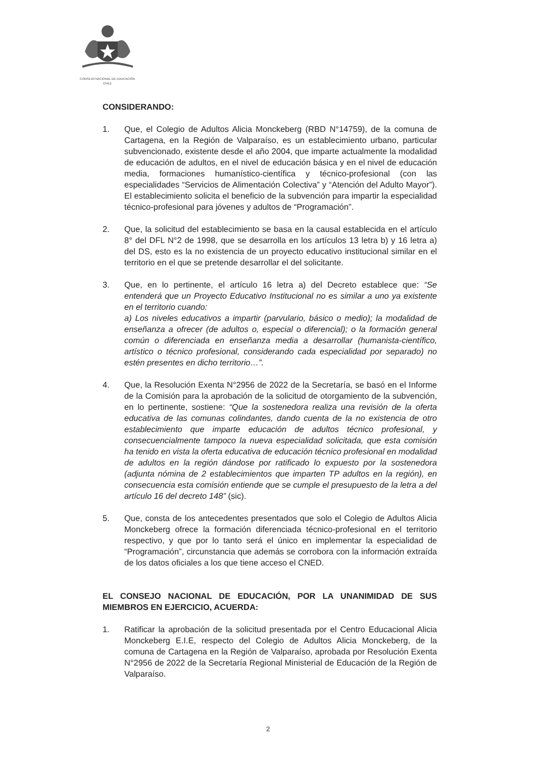CONSEJO NACIONAL DE EDUCACIÓN
CHILE
CONSIDERANDO:
1. Que, el Colegio de Adultos Alicia Monckeberg (RBD N°14759), de la comuna de Cartagena, en la Región de Valparaíso, es un establecimiento urbano, particular subvencionado, existente desde el año 2004, que imparte actualmente la modalidad de educación de adultos, en el nivel de educación básica y en el nivel de educación media, formaciones humanístico-científica y técnico-profesional (con las especialidades “Servicios de Alimentación Colectiva” y “Atención del Adulto Mayor”). El establecimiento solicita el beneficio de la subvención para impartir la especialidad técnico-profesional para jóvenes y adultos de “Programación”.
2. Que, la solicitud del establecimiento se basa en la causal establecida en el artículo 8° del DFL N°2 de 1998, que se desarrolla en los artículos 13 letra b) y 16 letra a) del DS, esto es la no existencia de un proyecto educativo institucional similar en el territorio en el que se pretende desarrollar el del solicitante.
3. Que, en lo pertinente, el artículo 16 letra a) del Decreto establece que: “Se entenderá que un Proyecto Educativo Institucional no es similar a uno ya existente en el territorio cuando:
a) Los niveles educativos a impartir (parvulario, básico o medio); la modalidad de enseñanza a ofrecer (de adultos o, especial o diferencial); o la formación general común o diferenciada en enseñanza media a desarrollar (humanista-científico, artístico o técnico profesional, considerando cada especialidad por separado) no estén presentes en dicho territorio…”.
4. Que, la Resolución Exenta N°2956 de 2022 de la Secretaría, se basó en el Informe de la Comisión para la aprobación de la solicitud de otorgamiento de la subvención, en lo pertinente, sostiene: “Que la sostenedora realiza una revisión de la oferta educativa de las comunas colindantes, dando cuenta de la no existencia de otro establecimiento que imparte educación de adultos técnico profesional, y consecuencialmente tampoco la nueva especialidad solicitada, que esta comisión ha tenido en vista la oferta educativa de educación técnico profesional en modalidad de adultos en la región dándose por ratificado lo expuesto por la sostenedora (adjunta nómina de 2 establecimientos que imparten TP adultos en la región), en consecuencia esta comisión entiende que se cumple el presupuesto de la letra a del artículo 16 del decreto 148” (sic).
5. Que, consta de los antecedentes presentados que solo el Colegio de Adultos Alicia Monckeberg ofrece la formación diferenciada técnico-profesional en el territorio respectivo, y que por lo tanto será el único en implementar la especialidad de “Programación”, circunstancia que además se corrobora con la información extraída de los datos oficiales a los que tiene acceso el CNED.
EL CONSEJO NACIONAL DE EDUCACIÓN, POR LA UNANIMIDAD DE SUS MIEMBROS EN EJERCICIO, ACUERDA:
1. Ratificar la aprobación de la solicitud presentada por el Centro Educacional Alicia Monckeberg E.I.E, respecto del Colegio de Adultos Alicia Monckeberg, de la comuna de Cartagena en la Región de Valparaíso, aprobada por Resolución Exenta N°2956 de 2022 de la Secretaría Regional Ministerial de Educación de la Región de Valparaíso.
2